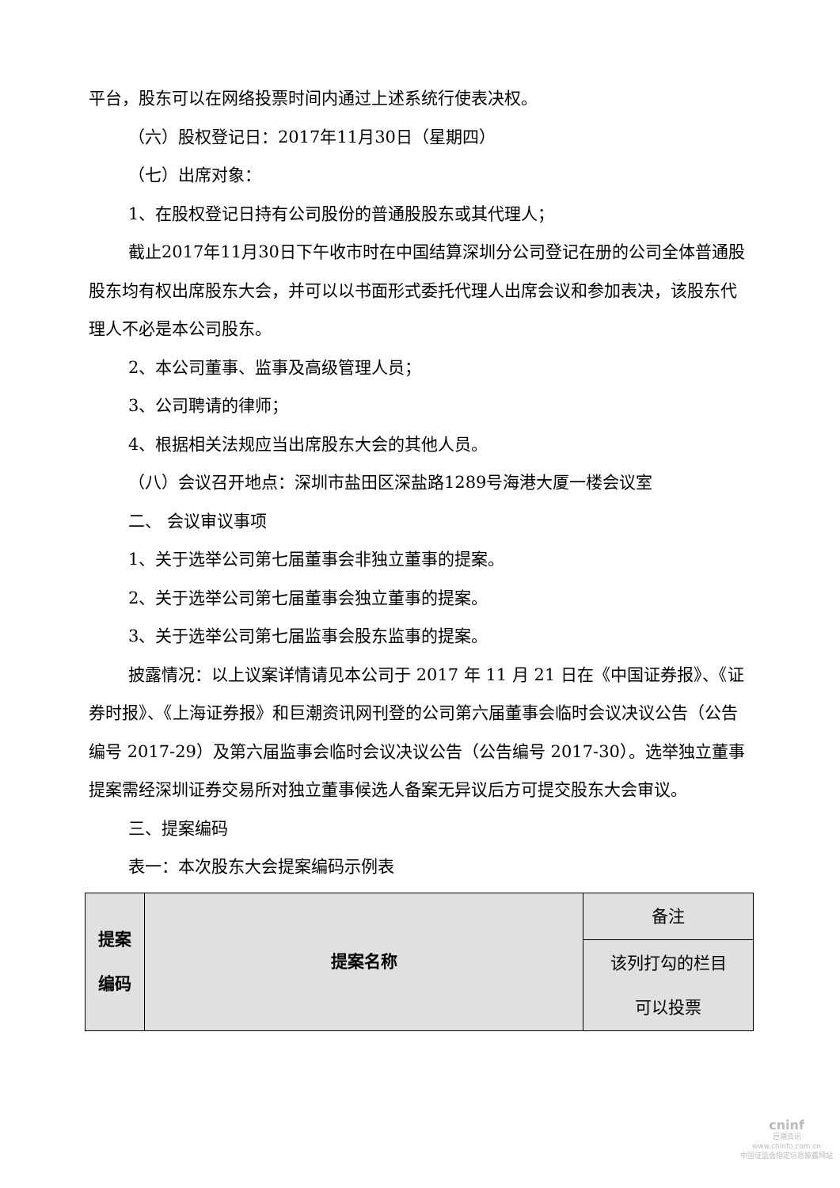平台，股东可以在网络投票时间内通过上述系统行使表决权。
（六）股权登记日：2017年11月30日（星期四）
（七）出席对象：
1、在股权登记日持有公司股份的普通股股东或其代理人；
截止2017年11月30日下午收市时在中国结算深圳分公司登记在册的公司全体普通股股东均有权出席股东大会，并可以以书面形式委托代理人出席会议和参加表决，该股东代理人不必是本公司股东。
2、本公司董事、监事及高级管理人员；
3、公司聘请的律师；
4、根据相关法规应当出席股东大会的其他人员。
（八）会议召开地点：深圳市盐田区深盐路1289号海港大厦一楼会议室
二、 会议审议事项
1、关于选举公司第七届董事会非独立董事的提案。
2、关于选举公司第七届董事会独立董事的提案。
3、关于选举公司第七届监事会股东监事的提案。
披露情况：以上议案详情请见本公司于 2017 年 11 月 21 日在《中国证券报》、《证券时报》、《上海证券报》和巨潮资讯网刊登的公司第六届董事会临时会议决议公告（公告编号 2017-29）及第六届监事会临时会议决议公告（公告编号 2017-30）。选举独立董事提案需经深圳证券交易所对独立董事候选人备案无异议后方可提交股东大会审议。
三、提案编码
表一：本次股东大会提案编码示例表
| 提案 编码 | 提案名称 | 备注 |
| | | 该列打勾的栏目 可以投票 |
cninf
巨潮资讯
www.cninfo.com.cn
中国证监会指定信息披露网站